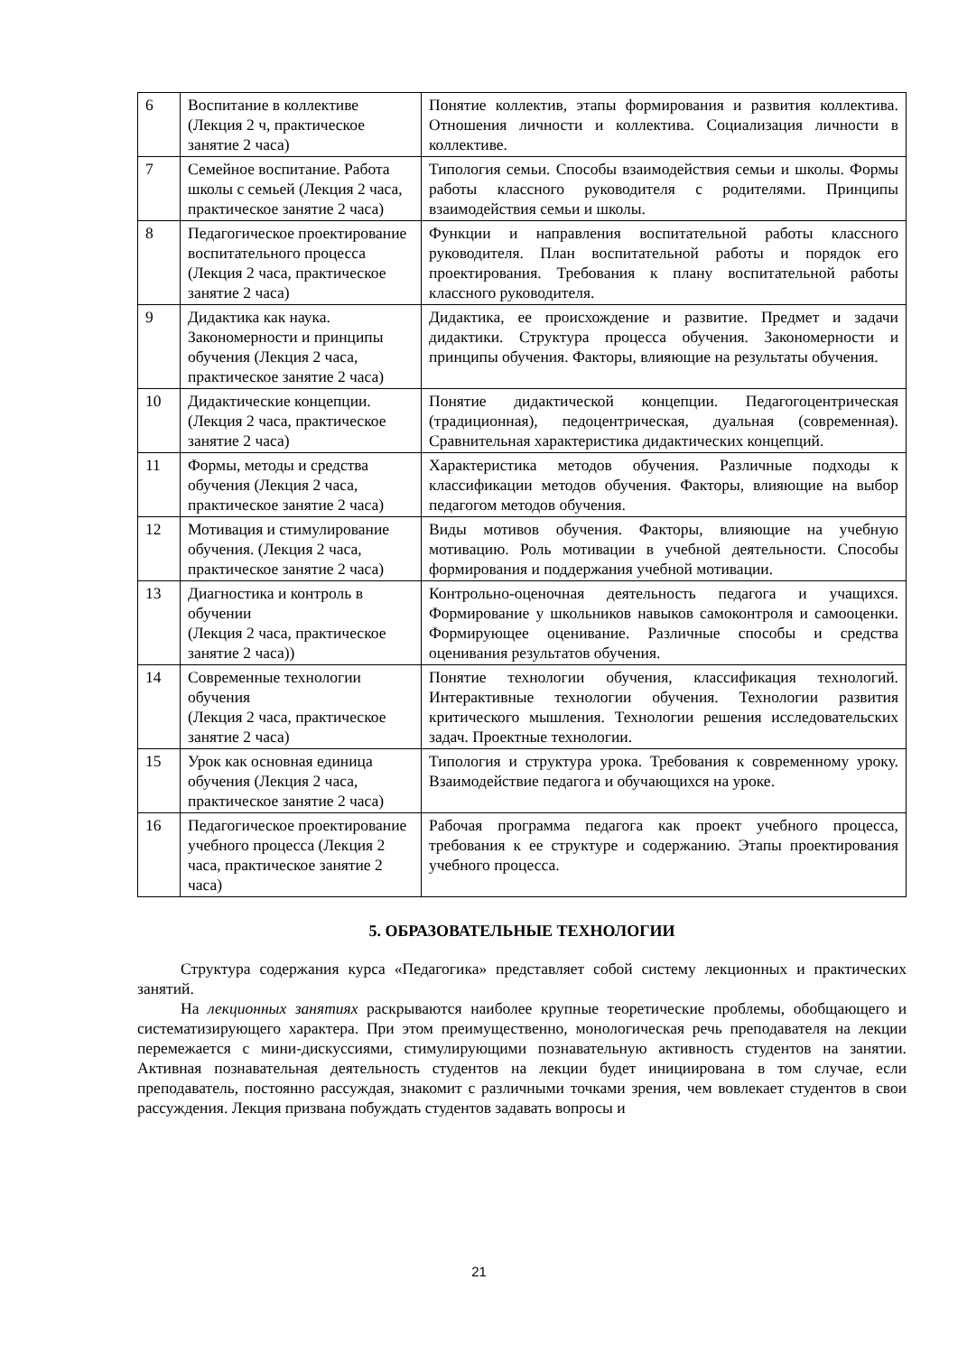| 6 | Воспитание в коллективе (Лекция 2 ч, практическое занятие 2 часа) | Понятие коллектив, этапы формирования и развития коллектива. Отношения личности и коллектива. Социализация личности в коллективе. |
| 7 | Семейное воспитание. Работа школы с семьей (Лекция 2 часа, практическое занятие 2 часа) | Типология семьи. Способы взаимодействия семьи и школы. Формы работы классного руководителя с родителями. Принципы взаимодействия семьи и школы. |
| 8 | Педагогическое проектирование воспитательного процесса (Лекция 2 часа, практическое занятие 2 часа) | Функции и направления воспитательной работы классного руководителя. План воспитательной работы и порядок его проектирования. Требования к плану воспитательной работы классного руководителя. |
| 9 | Дидактика как наука. Закономерности и принципы обучения (Лекция 2 часа, практическое занятие 2 часа) | Дидактика, ее происхождение и развитие. Предмет и задачи дидактики. Структура процесса обучения. Закономерности и принципы обучения. Факторы, влияющие на результаты обучения. |
| 10 | Дидактические концепции. (Лекция 2 часа, практическое занятие 2 часа) | Понятие дидактической концепции. Педагогоцентрическая (традиционная), педоцентрическая, дуальная (современная). Сравнительная характеристика дидактических концепций. |
| 11 | Формы, методы и средства обучения (Лекция 2 часа, практическое занятие 2 часа) | Характеристика методов обучения. Различные подходы к классификации методов обучения. Факторы, влияющие на выбор педагогом методов обучения. |
| 12 | Мотивация и стимулирование обучения. (Лекция 2 часа, практическое занятие 2 часа) | Виды мотивов обучения. Факторы, влияющие на учебную мотивацию. Роль мотивации в учебной деятельности. Способы формирования и поддержания учебной мотивации. |
| 13 | Диагностика и контроль в обучении (Лекция 2 часа, практическое занятие 2 часа)) | Контрольно-оценочная деятельность педагога и учащихся. Формирование у школьников навыков самоконтроля и самооценки. Формирующее оценивание. Различные способы и средства оценивания результатов обучения. |
| 14 | Современные технологии обучения (Лекция 2 часа, практическое занятие 2 часа) | Понятие технологии обучения, классификация технологий. Интерактивные технологии обучения. Технологии развития критического мышления. Технологии решения исследовательских задач. Проектные технологии. |
| 15 | Урок как основная единица обучения (Лекция 2 часа, практическое занятие 2 часа) | Типология и структура урока. Требования к современному уроку. Взаимодействие педагога и обучающихся на уроке. |
| 16 | Педагогическое проектирование учебного процесса (Лекция 2 часа, практическое занятие 2 часа) | Рабочая программа педагога как проект учебного процесса, требования к ее структуре и содержанию. Этапы проектирования учебного процесса. |
5. ОБРАЗОВАТЕЛЬНЫЕ ТЕХНОЛОГИИ
Структура содержания курса «Педагогика» представляет собой систему лекционных и практических занятий.
На лекционных занятиях раскрываются наиболее крупные теоретические проблемы, обобщающего и систематизирующего характера. При этом преимущественно, монологическая речь преподавателя на лекции перемежается с мини-дискуссиями, стимулирующими познавательную активность студентов на занятии. Активная познавательная деятельность студентов на лекции будет инициирована в том случае, если преподаватель, постоянно рассуждая, знакомит с различными точками зрения, чем вовлекает студентов в свои рассуждения. Лекция призвана побуждать студентов задавать вопросы и
21